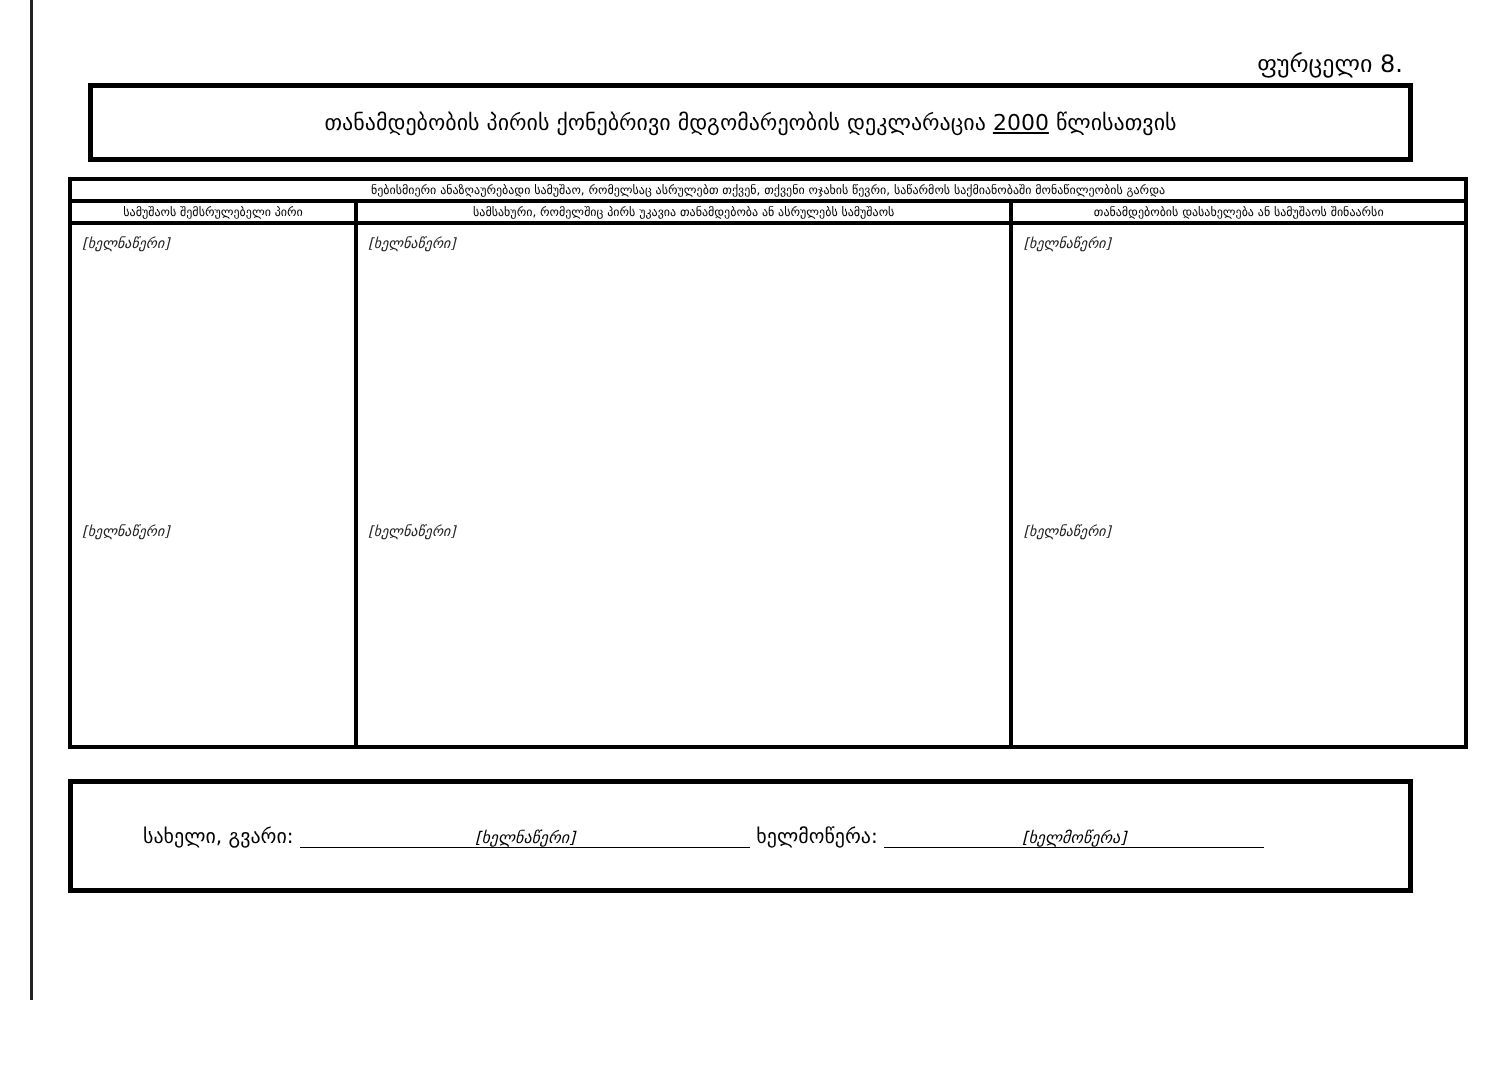ფურცელი 8.
თანამდებობის პირის ქონებრივი მდგომარეობის დეკლარაცია 2000 წლისათვის
| ნებისმიერი ანაზღაურებადი სამუშაო, რომელსაც ასრულებთ თქვენ, თქვენი ოჯახის წევრი, საწარმოს საქმიანობაში მონაწილეობის გარდა | | |
| --- | --- | --- |
| სამუშაოს შემსრულებელი პირი | სამსახური, რომელშიც პირს უკავია თანამდებობა ან ასრულებს სამუშაოს | თანამდებობის დასახელება ან სამუშაოს შინაარსი |
| [ხელნაწერი] [ხელნაწერი] | [ხელნაწერი] [ხელნაწერი] | [ხელნაწერი] [ხელნაწერი] |
სახელი, გვარი: [ხელნაწერი] ხელმოწერა: [ხელმოწერა]